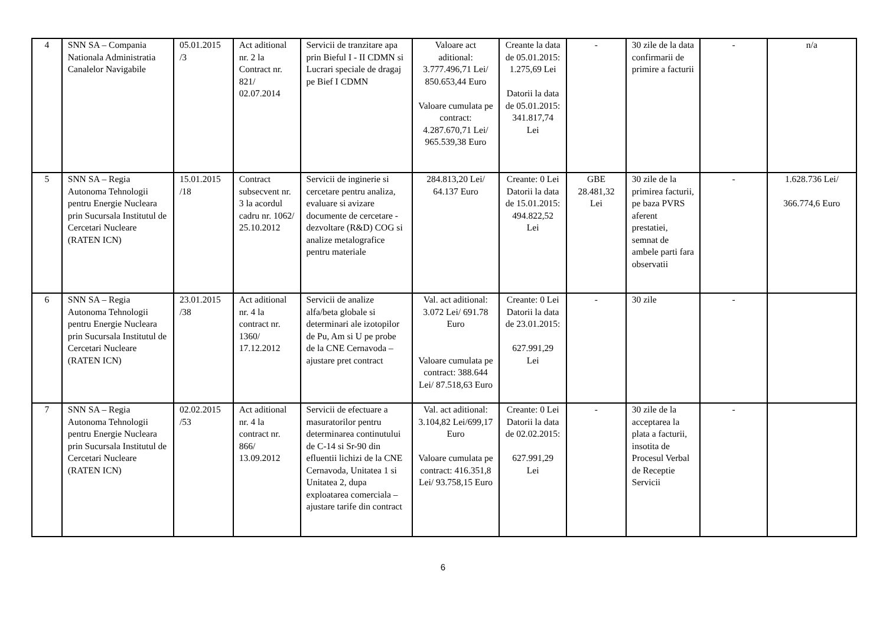| 4 | SNN SA – Compania Nationala Administratia Canalelor Navigabile | 05.01.2015 /3 | Act aditional nr. 2 la Contract nr. 821/ 02.07.2014 | Servicii de tranzitare apa prin Bieful I - II CDMN si Lucrari speciale de dragaj pe Bief I CDMN | Valoare act aditional: 3.777.496,71 Lei/ 850.653,44 Euro Valoare cumulata pe contract: 4.287.670,71 Lei/ 965.539,38 Euro | Creante la data de 05.01.2015: 1.275,69 Lei Datorii la data de 05.01.2015: 341.817,74 Lei | - | 30 zile de la data confirmarii de primire a facturii | - | n/a |
| 5 | SNN SA – Regia Autonoma Tehnologii pentru Energie Nucleara prin Sucursala Institutul de Cercetari Nucleare (RATEN ICN) | 15.01.2015 /18 | Contract subsecvent nr. 3 la acordul cadru nr. 1062/ 25.10.2012 | Servicii de inginerie si cercetare pentru analiza, evaluare si avizare documente de cercetare - dezvoltare (R&D) COG si analize metalografice pentru materiale | 284.813,20 Lei/ 64.137 Euro | Creante: 0 Lei Datorii la data de 15.01.2015: 494.822,52 Lei | GBE 28.481,32 Lei | 30 zile de la primirea facturii, pe baza PVRS aferent prestatiei, semnat de ambele parti fara observatii | - | 1.628.736 Lei/ 366.774,6 Euro |
| 6 | SNN SA – Regia Autonoma Tehnologii pentru Energie Nucleara prin Sucursala Institutul de Cercetari Nucleare (RATEN ICN) | 23.01.2015 /38 | Act aditional nr. 4 la contract nr. 1360/ 17.12.2012 | Servicii de analize alfa/beta globale si determinari ale izotopilor de Pu, Am si U pe probe de la CNE Cernavoda – ajustare pret contract | Val. act aditional: 3.072 Lei/ 691.78 Euro Valoare cumulata pe contract: 388.644 Lei/ 87.518,63 Euro | Creante: 0 Lei Datorii la data de 23.01.2015: 627.991,29 Lei | - | 30 zile | - | |
| 7 | SNN SA – Regia Autonoma Tehnologii pentru Energie Nucleara prin Sucursala Institutul de Cercetari Nucleare (RATEN ICN) | 02.02.2015 /53 | Act aditional nr. 4 la contract nr. 866/ 13.09.2012 | Servicii de efectuare a masuratorilor pentru determinarea continutului de C-14 si Sr-90 din efluentii lichizi de la CNE Cernavoda, Unitatea 1 si Unitatea 2, dupa exploatarea comerciala – ajustare tarife din contract | Val. act aditional: 3.104,82 Lei/699,17 Euro Valoare cumulata pe contract: 416.351,8 Lei/ 93.758,15 Euro | Creante: 0 Lei Datorii la data de 02.02.2015: 627.991,29 Lei | - | 30 zile de la acceptarea la plata a facturii, insotita de Procesul Verbal de Receptie Servicii | - | |
6